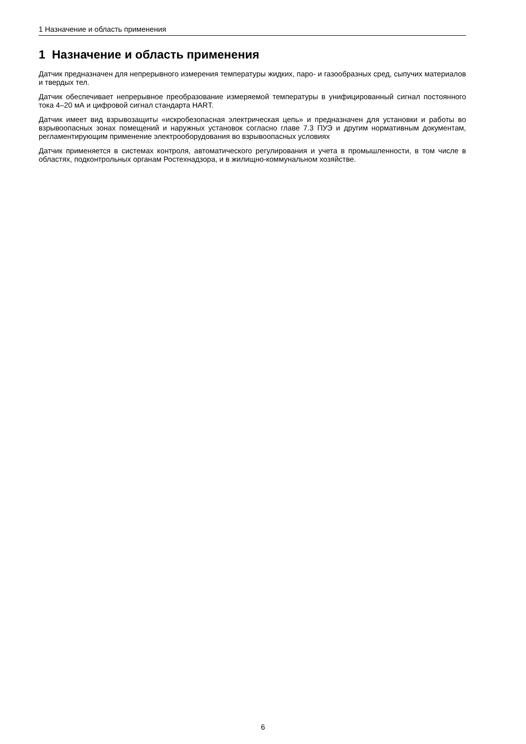1 Назначение и область применения
1 Назначение и область применения
Датчик предназначен для непрерывного измерения температуры жидких, паро- и газообразных сред, сыпучих материалов и твердых тел.
Датчик обеспечивает непрерывное преобразование измеряемой температуры в унифицированный сигнал постоянного тока 4–20 мА и цифровой сигнал стандарта HART.
Датчик имеет вид взрывозащиты «искробезопасная электрическая цепь» и предназначен для установки и работы во взрывоопасных зонах помещений и наружных установок согласно главе 7.3 ПУЭ и другим нормативным документам, регламентирующим применение электрооборудования во взрывоопасных условиях
Датчик применяется в системах контроля, автоматического регулирования и учета в промышленности, в том числе в областях, подконтрольных органам Ростехнадзора, и в жилищно-коммунальном хозяйстве.
6